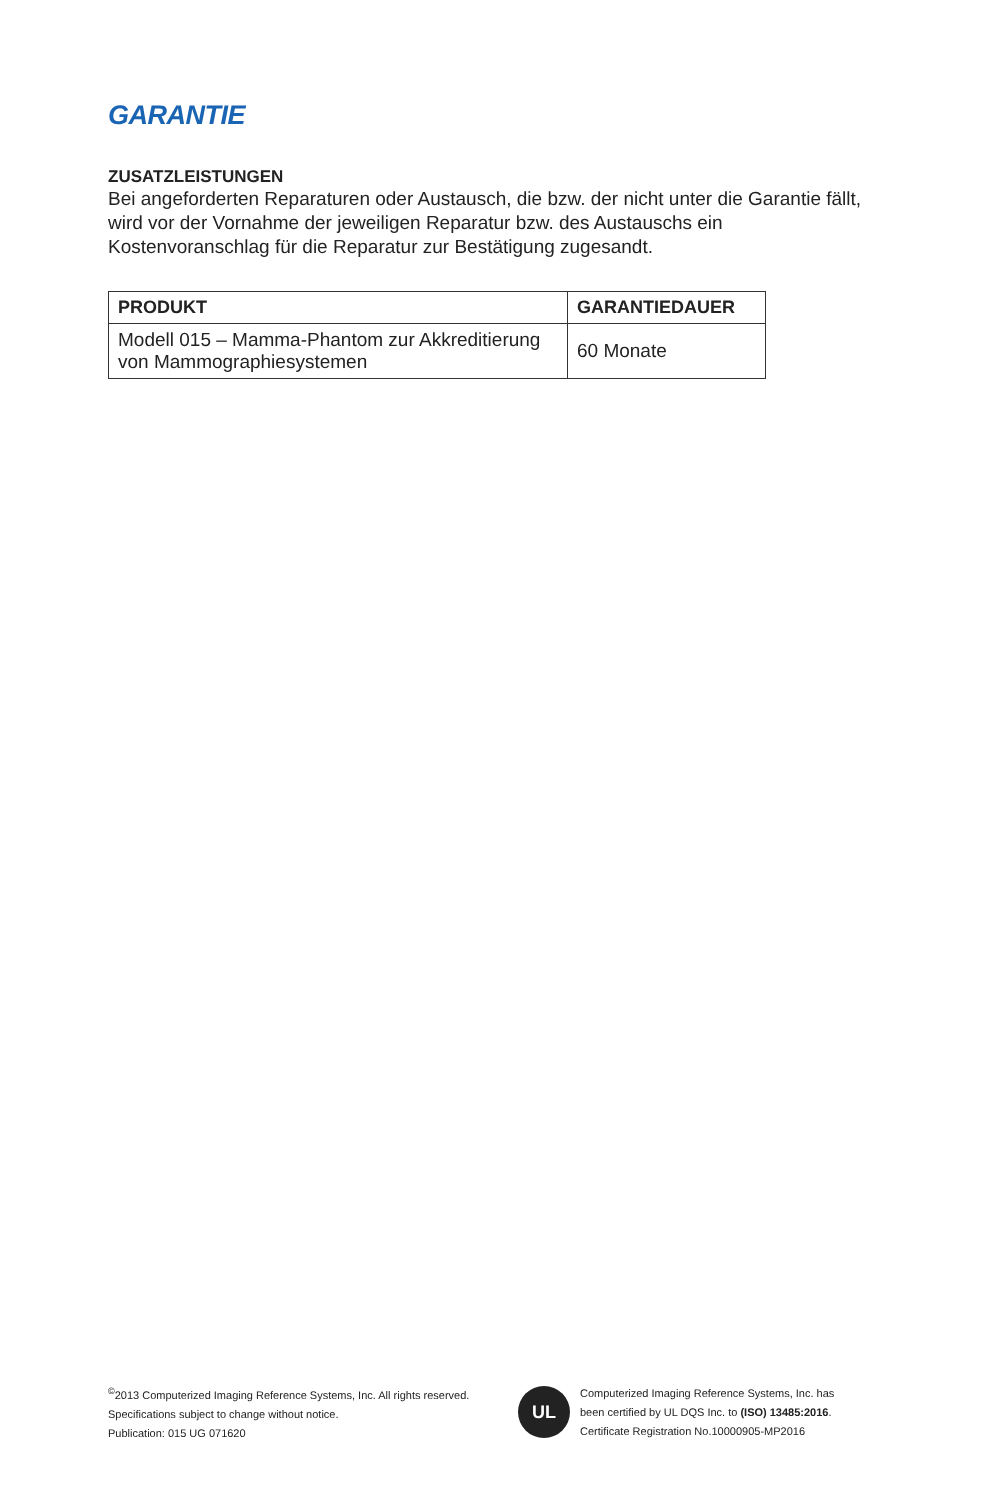GARANTIE
ZUSATZLEISTUNGEN
Bei angeforderten Reparaturen oder Austausch, die bzw. der nicht unter die Garantie fällt, wird vor der Vornahme der jeweiligen Reparatur bzw. des Austauschs ein Kostenvoranschlag für die Reparatur zur Bestätigung zugesandt.
| PRODUKT | GARANTIEDAUER |
| --- | --- |
| Modell 015 – Mamma-Phantom zur Akkreditierung von Mammographiesystemen | 60 Monate |
<sup>©</sup>2013 Computerized Imaging Reference Systems, Inc. All rights reserved.
Specifications subject to change without notice.
Publication: 015 UG 071620
UL
Computerized Imaging Reference Systems, Inc. has
been certified by UL DQS Inc. to (ISO) 13485:2016.
Certificate Registration No.10000905-MP2016